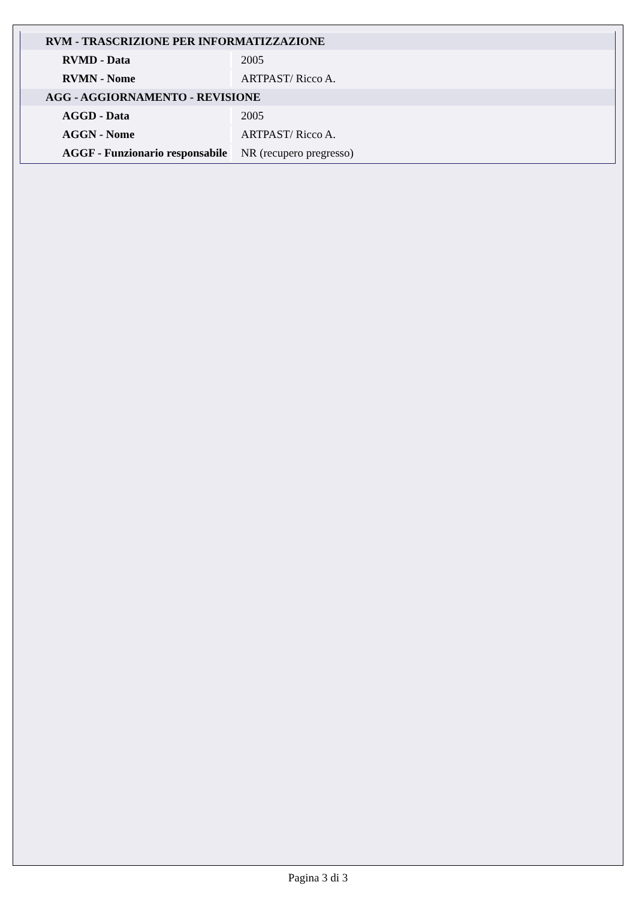| RVM - TRASCRIZIONE PER INFORMATIZZAZIONE | |
| RVMD - Data | 2005 |
| RVMN - Nome | ARTPAST/ Ricco A. |
| AGG - AGGIORNAMENTO - REVISIONE | |
| AGGD - Data | 2005 |
| AGGN - Nome | ARTPAST/ Ricco A. |
| AGGF - Funzionario responsabile | NR (recupero pregresso) |
Pagina 3 di 3